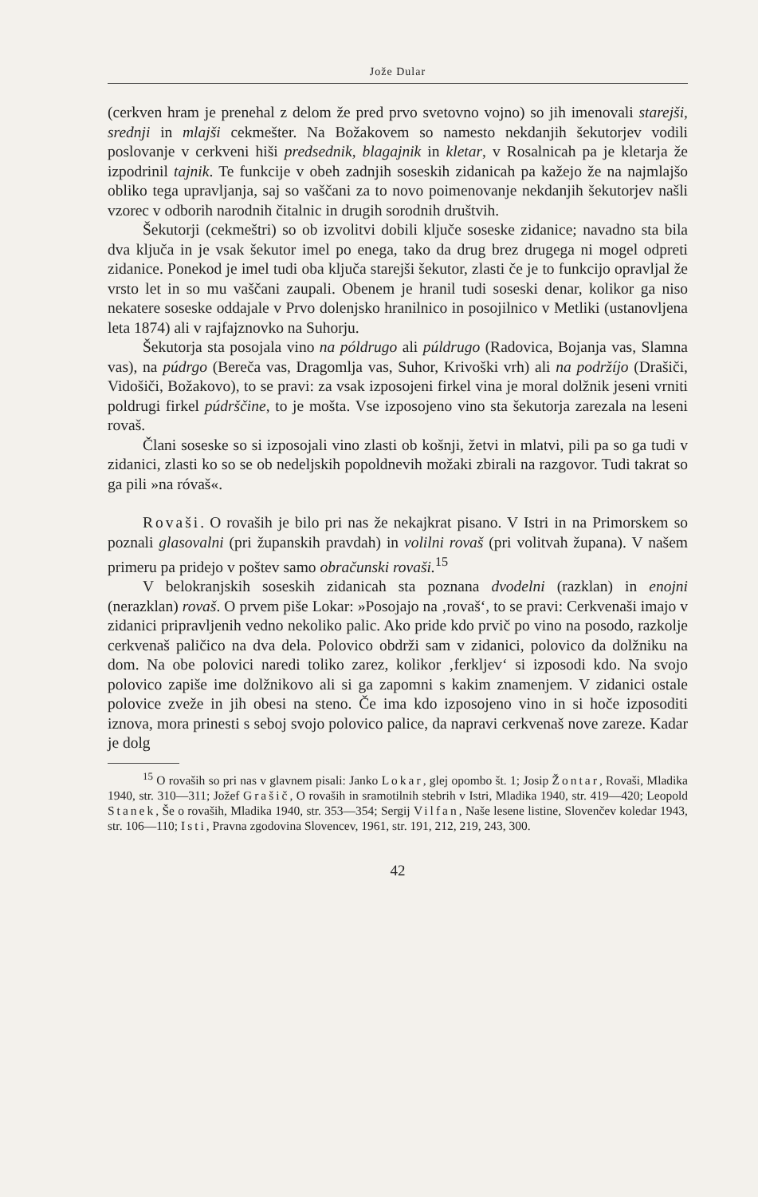Jože Dular
(cerkven hram je prenehal z delom že pred prvo svetovno vojno) so jih imenovali starejši, srednji in mlajši cekmešter. Na Božakovem so namesto nekdanjih šekutorjev vodili poslovanje v cerkveni hiši predsednik, blagajnik in kletar, v Rosalnicah pa je kletarja že izpodrinil tajnik. Te funkcije v obeh zadnjih soseskih zidanicah pa kažejo že na najmlajšo obliko tega upravljanja, saj so vaščani za to novo poimenovanje nekdanjih šekutorjev našli vzorec v odborih narodnih čitalnic in drugih sorodnih društvih.
Šekutorji (cekmeštri) so ob izvolitvi dobili ključe soseske zidanice; navadno sta bila dva ključa in je vsak šekutor imel po enega, tako da drug brez drugega ni mogel odpreti zidanice. Ponekod je imel tudi oba ključa starejši šekutor, zlasti če je to funkcijo opravljal že vrsto let in so mu vaščani zaupali. Obenem je hranil tudi soseski denar, kolikor ga niso nekatere soseske oddajale v Prvo dolenjsko hranilnico in posojilnico v Metliki (ustanovljena leta 1874) ali v rajfajznovko na Suhorju.
Šekutorja sta posojala vino na póldrugo ali púldrugo (Radovica, Bojanja vas, Slamna vas), na púdrgo (Bereča vas, Dragomlja vas, Suhor, Krivoški vrh) ali na podržíjo (Drašiči, Vidošiči, Božakovo), to se pravi: za vsak izposojeni firkel vina je moral dolžnik jeseni vrniti poldrugi firkel púdrščine, to je mošta. Vse izposojeno vino sta šekutorja zarezala na leseni rovaš.
Člani soseske so si izposojali vino zlasti ob košnji, žetvi in mlatvi, pili pa so ga tudi v zidanici, zlasti ko so se ob nedeljskih popoldnevih možaki zbirali na razgovor. Tudi takrat so ga pili »na róvaš«.
Rovaši. O rovaših je bilo pri nas že nekajkrat pisano. V Istri in na Primorskem so poznali glasovalni (pri županskih pravdah) in volilni rovaš (pri volitvah župana). V našem primeru pa pridejo v poštev samo obračunski rovaši.<sup>15</sup>
V belokranjskih soseskih zidanicah sta poznana dvodelni (razklan) in enojni (nerazklan) rovaš. O prvem piše Lokar: »Posojajo na ‚rovaš‘, to se pravi: Cerkvenaši imajo v zidanici pripravljenih vedno nekoliko palic. Ako pride kdo prvič po vino na posodo, razkolje cerkvenaš paličico na dva dela. Polovico obdrži sam v zidanici, polovico da dolžniku na dom. Na obe polovici naredi toliko zarez, kolikor ‚ferkljev‘ si izposodi kdo. Na svojo polovico zapiše ime dolžnikovo ali si ga zapomni s kakim znamenjem. V zidanici ostale polovice zveže in jih obesi na steno. Če ima kdo izposojeno vino in si hoče izposoditi iznova, mora prinesti s seboj svojo polovico palice, da napravi cerkvenaš nove zareze. Kadar je dolg
<sup>15</sup> O rovaših so pri nas v glavnem pisali: Janko Lokar, glej opombo št. 1; Josip Žontar, Rovaši, Mladika 1940, str. 310—311; Jožef Grašič, O rovaših in sramotilnih stebrih v Istri, Mladika 1940, str. 419—420; Leopold Stanek, Še o rovaših, Mladika 1940, str. 353—354; Sergij Vilfan, Naše lesene listine, Slovenčev koledar 1943, str. 106—110; Isti, Pravna zgodovina Slovencev, 1961, str. 191, 212, 219, 243, 300.
42